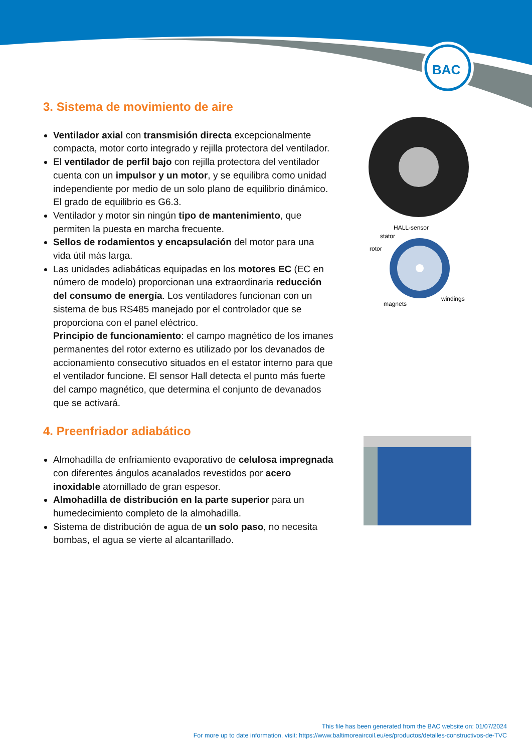BAC
3. Sistema de movimiento de aire
Ventilador axial con transmisión directa excepcionalmente compacta, motor corto integrado y rejilla protectora del ventilador.
El ventilador de perfil bajo con rejilla protectora del ventilador cuenta con un impulsor y un motor, y se equilibra como unidad independiente por medio de un solo plano de equilibrio dinámico. El grado de equilibrio es G6.3.
Ventilador y motor sin ningún tipo de mantenimiento, que permiten la puesta en marcha frecuente.
Sellos de rodamientos y encapsulación del motor para una vida útil más larga.
Las unidades adiabáticas equipadas en los motores EC (EC en número de modelo) proporcionan una extraordinaria reducción del consumo de energía. Los ventiladores funcionan con un sistema de bus RS485 manejado por el controlador que se proporciona con el panel eléctrico.
Principio de funcionamiento: el campo magnético de los imanes permanentes del rotor externo es utilizado por los devanados de accionamiento consecutivo situados en el estator interno para que el ventilador funcione. El sensor Hall detecta el punto más fuerte del campo magnético, que determina el conjunto de devanados que se activará.
4. Preenfriador adiabático
Almohadilla de enfriamiento evaporativo de celulosa impregnada con diferentes ángulos acanalados revestidos por acero inoxidable atornillado de gran espesor.
Almohadilla de distribución en la parte superior para un humedecimiento completo de la almohadilla.
Sistema de distribución de agua de un solo paso, no necesita bombas, el agua se vierte al alcantarillado.
HALL-sensor
stator
rotor
magnets
windings
This file has been generated from the BAC website on: 01/07/2024
For more up to date information, visit: https://www.baltimoreaircoil.eu/es/productos/detalles-constructivos-de-TVC